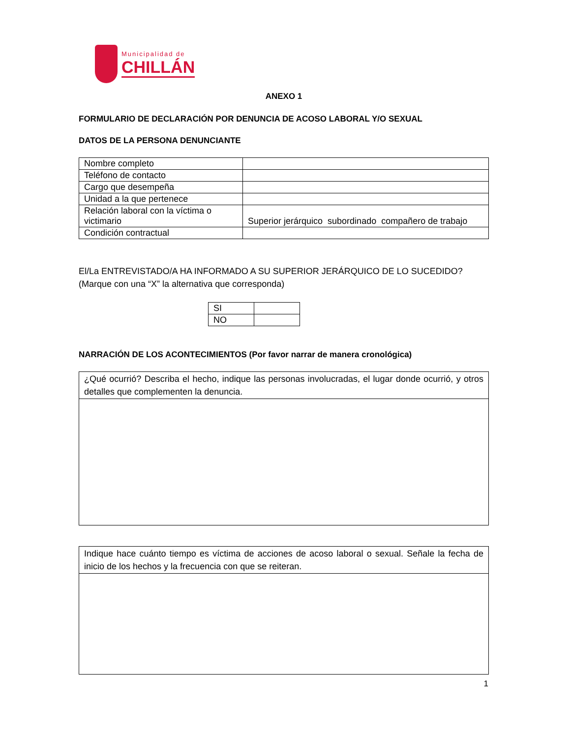Municipalidad de
CHILLÁN
ANEXO 1
FORMULARIO DE DECLARACIÓN POR DENUNCIA DE ACOSO LABORAL Y/O SEXUAL
DATOS DE LA PERSONA DENUNCIANTE
| Nombre completo | |
| Teléfono de contacto | |
| Cargo que desempeña | |
| Unidad a la que pertenece | |
| Relación laboral con la víctima o victimario | Superior jerárquico subordinado compañero de trabajo |
| Condición contractual | |
El/La ENTREVISTADO/A HA INFORMADO A SU SUPERIOR JERÁRQUICO DE LO SUCEDIDO? (Marque con una “X” la alternativa que corresponda)
| SI | |
| NO | |
NARRACIÓN DE LOS ACONTECIMIENTOS (Por favor narrar de manera cronológica)
| ¿Qué ocurrió? Describa el hecho, indique las personas involucradas, el lugar donde ocurrió, y otros detalles que complementen la denuncia. |
| Indique hace cuánto tiempo es víctima de acciones de acoso laboral o sexual. Señale la fecha de inicio de los hechos y la frecuencia con que se reiteran. |
1